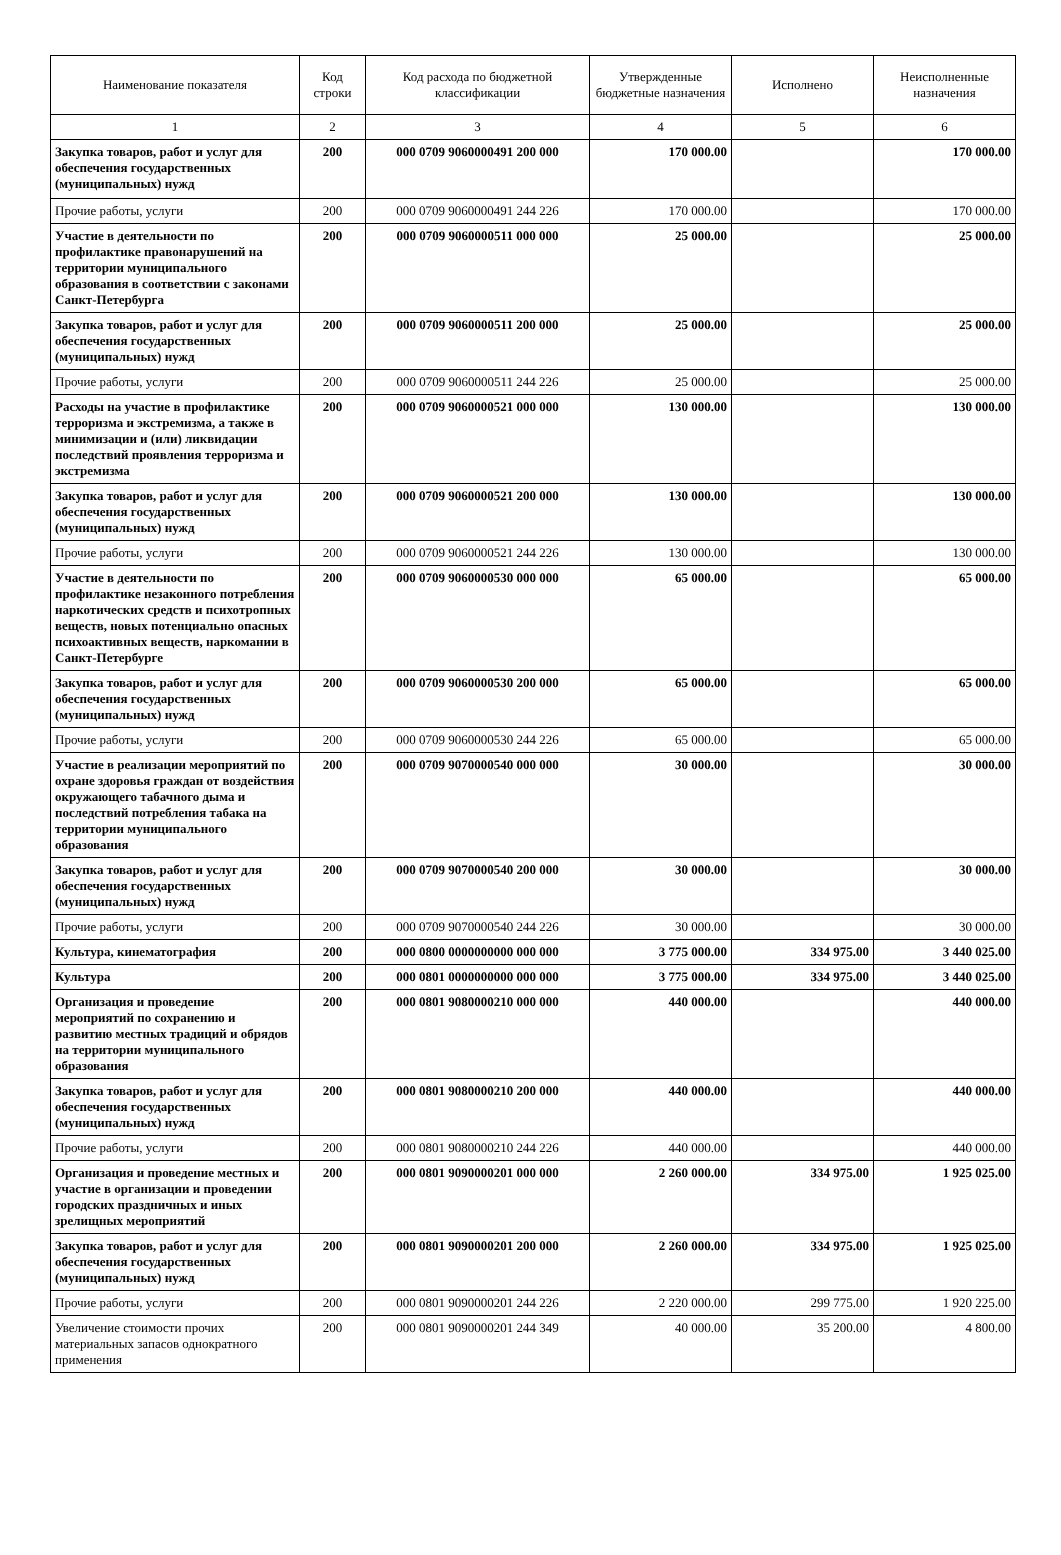| Наименование показателя | Код строки | Код расхода по бюджетной классификации | Утвержденные бюджетные назначения | Исполнено | Неисполненные назначения |
| --- | --- | --- | --- | --- | --- |
| 1 | 2 | 3 | 4 | 5 | 6 |
| Закупка товаров, работ и услуг для обеспечения государственных (муниципальных) нужд | 200 | 000 0709 9060000491 200 000 | 170 000.00 | | 170 000.00 |
| Прочие работы, услуги | 200 | 000 0709 9060000491 244 226 | 170 000.00 | | 170 000.00 |
| Участие в деятельности по профилактике правонарушений на территории муниципального образования в соответствии с законами Санкт-Петербурга | 200 | 000 0709 9060000511 000 000 | 25 000.00 | | 25 000.00 |
| Закупка товаров, работ и услуг для обеспечения государственных (муниципальных) нужд | 200 | 000 0709 9060000511 200 000 | 25 000.00 | | 25 000.00 |
| Прочие работы, услуги | 200 | 000 0709 9060000511 244 226 | 25 000.00 | | 25 000.00 |
| Расходы на участие в профилактике терроризма и экстремизма, а также в минимизации и (или) ликвидации последствий проявления терроризма и экстремизма | 200 | 000 0709 9060000521 000 000 | 130 000.00 | | 130 000.00 |
| Закупка товаров, работ и услуг для обеспечения государственных (муниципальных) нужд | 200 | 000 0709 9060000521 200 000 | 130 000.00 | | 130 000.00 |
| Прочие работы, услуги | 200 | 000 0709 9060000521 244 226 | 130 000.00 | | 130 000.00 |
| Участие в деятельности по профилактике незаконного потребления наркотических средств и психотропных веществ, новых потенциально опасных психоактивных веществ, наркомании в Санкт-Петербурге | 200 | 000 0709 9060000530 000 000 | 65 000.00 | | 65 000.00 |
| Закупка товаров, работ и услуг для обеспечения государственных (муниципальных) нужд | 200 | 000 0709 9060000530 200 000 | 65 000.00 | | 65 000.00 |
| Прочие работы, услуги | 200 | 000 0709 9060000530 244 226 | 65 000.00 | | 65 000.00 |
| Участие в реализации мероприятий по охране здоровья граждан от воздействия окружающего табачного дыма и последствий потребления табака на территории муниципального образования | 200 | 000 0709 9070000540 000 000 | 30 000.00 | | 30 000.00 |
| Закупка товаров, работ и услуг для обеспечения государственных (муниципальных) нужд | 200 | 000 0709 9070000540 200 000 | 30 000.00 | | 30 000.00 |
| Прочие работы, услуги | 200 | 000 0709 9070000540 244 226 | 30 000.00 | | 30 000.00 |
| Культура, кинематография | 200 | 000 0800 0000000000 000 000 | 3 775 000.00 | 334 975.00 | 3 440 025.00 |
| Культура | 200 | 000 0801 0000000000 000 000 | 3 775 000.00 | 334 975.00 | 3 440 025.00 |
| Организация и проведение мероприятий по сохранению и развитию местных традиций и обрядов на территории муниципального образования | 200 | 000 0801 9080000210 000 000 | 440 000.00 | | 440 000.00 |
| Закупка товаров, работ и услуг для обеспечения государственных (муниципальных) нужд | 200 | 000 0801 9080000210 200 000 | 440 000.00 | | 440 000.00 |
| Прочие работы, услуги | 200 | 000 0801 9080000210 244 226 | 440 000.00 | | 440 000.00 |
| Организация и проведение местных и участие в организации и проведении городских праздничных и иных зрелищных мероприятий | 200 | 000 0801 9090000201 000 000 | 2 260 000.00 | 334 975.00 | 1 925 025.00 |
| Закупка товаров, работ и услуг для обеспечения государственных (муниципальных) нужд | 200 | 000 0801 9090000201 200 000 | 2 260 000.00 | 334 975.00 | 1 925 025.00 |
| Прочие работы, услуги | 200 | 000 0801 9090000201 244 226 | 2 220 000.00 | 299 775.00 | 1 920 225.00 |
| Увеличение стоимости прочих материальных запасов однократного применения | 200 | 000 0801 9090000201 244 349 | 40 000.00 | 35 200.00 | 4 800.00 |